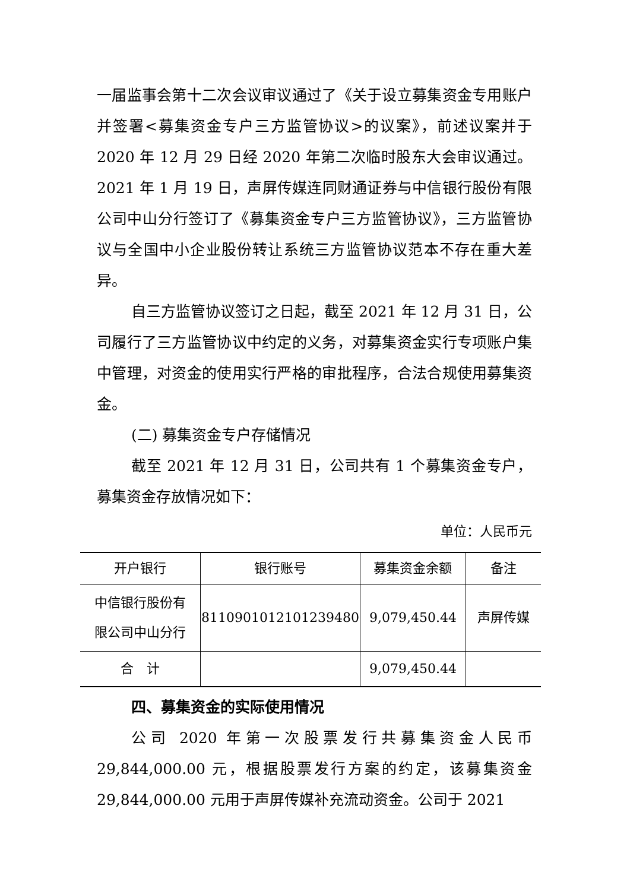一届监事会第十二次会议审议通过了《关于设立募集资金专用账户并签署<募集资金专户三方监管协议>的议案》，前述议案并于 2020 年 12 月 29 日经 2020 年第二次临时股东大会审议通过。2021 年 1 月 19 日，声屏传媒连同财通证券与中信银行股份有限公司中山分行签订了《募集资金专户三方监管协议》，三方监管协议与全国中小企业股份转让系统三方监管协议范本不存在重大差异。
自三方监管协议签订之日起，截至 2021 年 12 月 31 日，公司履行了三方监管协议中约定的义务，对募集资金实行专项账户集中管理，对资金的使用实行严格的审批程序，合法合规使用募集资金。
(二) 募集资金专户存储情况
截至 2021 年 12 月 31 日，公司共有 1 个募集资金专户，募集资金存放情况如下：
单位：人民币元
| 开户银行 | 银行账号 | 募集资金余额 | 备注 |
| 中信银行股份有 限公司中山分行 | 8110901012101239480 | 9,079,450.44 | 声屏传媒 |
| 合 计 | | 9,079,450.44 | |
四、募集资金的实际使用情况
公司 2020 年第一次股票发行共募集资金人民币 29,844,000.00 元，根据股票发行方案的约定，该募集资金 29,844,000.00 元用于声屏传媒补充流动资金。公司于 2021